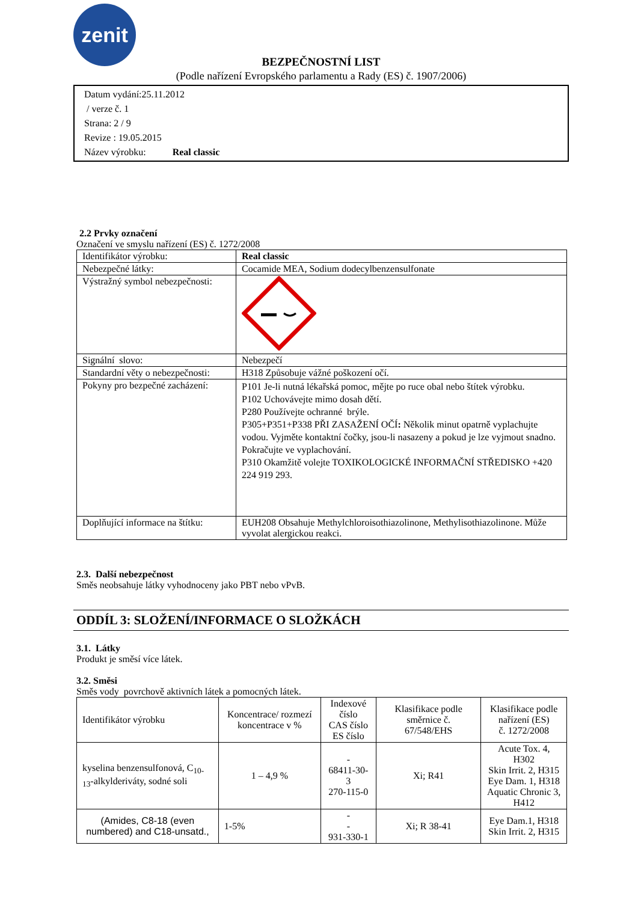zenit
BEZPEČNOSTNÍ LIST
(Podle nařízení Evropského parlamentu a Rady (ES) č. 1907/2006)
Datum vydání:25.11.2012
/ verze č. 1
Strana: 2 / 9
Revize : 19.05.2015
Název výrobku: Real classic
2.2 Prvky označení
Označení ve smyslu nařízení (ES) č. 1272/2008
| Identifikátor výrobku: | Real classic |
| Nebezpečné látky: | Cocamide MEA, Sodium dodecylbenzensulfonate |
| Výstražný symbol nebezpečnosti: | |
| Signální slovo: | Nebezpečí |
| Standardní věty o nebezpečnosti: | H318 Způsobuje vážné poškození očí. |
| Pokyny pro bezpečné zacházení: | P101 Je-li nutná lékařská pomoc, mějte po ruce obal nebo štítek výrobku. P102 Uchovávejte mimo dosah dětí. P280 Používejte ochranné brýle. P305+P351+P338 PŘI ZASAŽENÍ OČÍ : Několik minut opatrně vyplachujte vodou. Vyjměte kontaktní čočky, jsou-li nasazeny a pokud je lze vyjmout snadno. Pokračujte ve vyplachování. P310 Okamžitě volejte TOXIKOLOGICKÉ INFORMAČNÍ STŘEDISKO +420 224 919 293. |
| Doplňující informace na štítku: | EUH208 Obsahuje Methylchloroisothiazolinone, Methylisothiazolinone. Může vyvolat alergickou reakci. |
2.3. Další nebezpečnost
Směs neobsahuje látky vyhodnoceny jako PBT nebo vPvB.
ODDÍL 3: SLOŽENÍ/INFORMACE O SLOŽKÁCH
3.1. Látky
Produkt je směsí více látek.
3.2. Směsi
Směs vody povrchově aktivních látek a pomocných látek.
| Identifikátor výrobku | Koncentrace/ rozmezí koncentrace v % | Indexové číslo CAS číslo ES číslo | Klasifikace podle směrnice č. 67/548/EHS | Klasifikace podle nařízení (ES) č. 1272/2008 |
| --- | --- | --- | --- | --- |
| kyselina benzensulfonová, C<sub>10-13</sub>-alkylderiváty, sodné soli | 1 – 4,9 % | - 68411-30-3 270-115-0 | Xi; R41 | Acute Tox. 4, H302 Skin Irrit. 2, H315 Eye Dam. 1, H318 Aquatic Chronic 3, H412 |
| (Amides, C8-18 (even numbered) and C18-unsatd., | 1-5% | - - 931-330-1 | Xi; R 38-41 | Eye Dam.1, H318 Skin Irrit. 2, H315 |